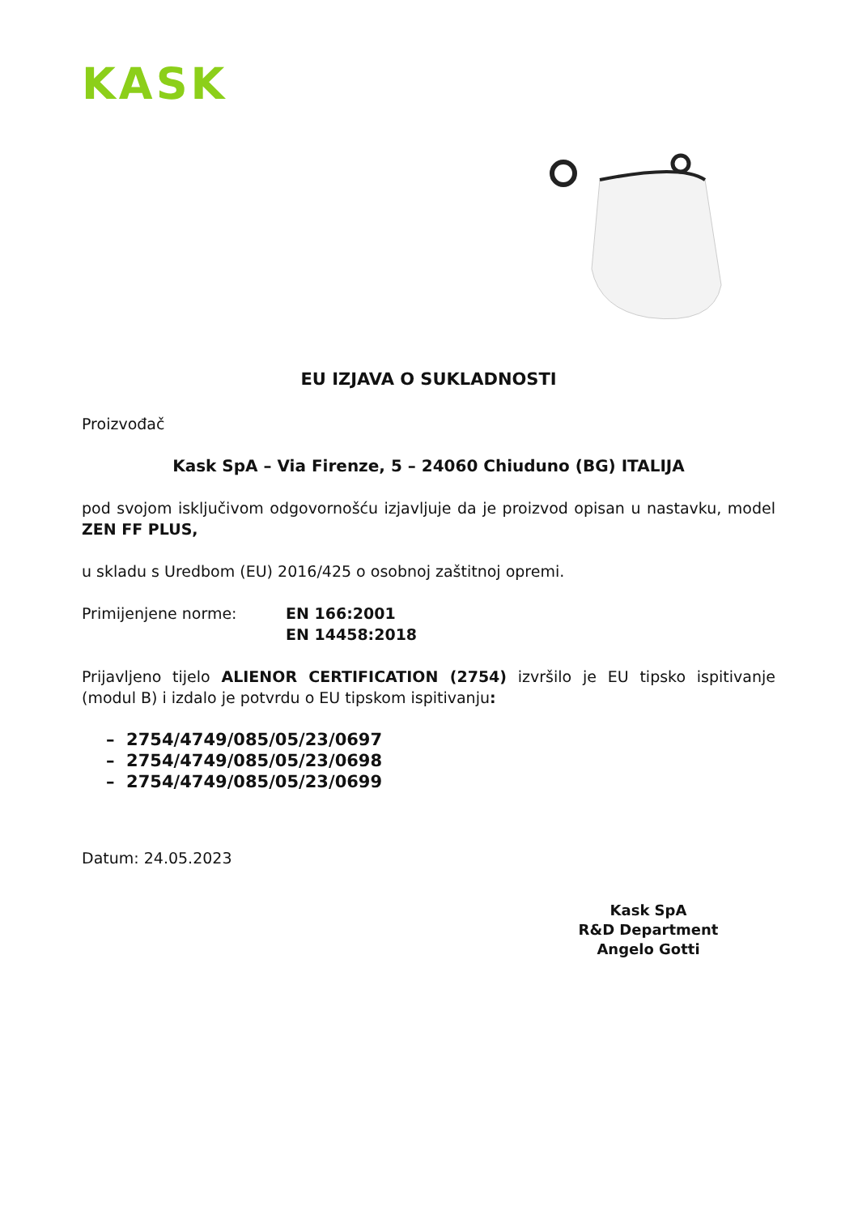KASK
EU IZJAVA O SUKLADNOSTI
Proizvođač
Kask SpA – Via Firenze, 5 – 24060 Chiuduno (BG) ITALIJA
pod svojom isključivom odgovornošću izjavljuje da je proizvod opisan u nastavku, model ZEN FF PLUS,
u skladu s Uredbom (EU) 2016/425 o osobnoj zaštitnoj opremi.
Primijenjene norme: EN 166:2001
EN 14458:2018
Prijavljeno tijelo ALIENOR CERTIFICATION (2754) izvršilo je EU tipsko ispitivanje (modul B) i izdalo je potvrdu o EU tipskom ispitivanju:
– 2754/4749/085/05/23/0697
– 2754/4749/085/05/23/0698
– 2754/4749/085/05/23/0699
Datum: 24.05.2023
Kask SpA
R&D Department
Angelo Gotti